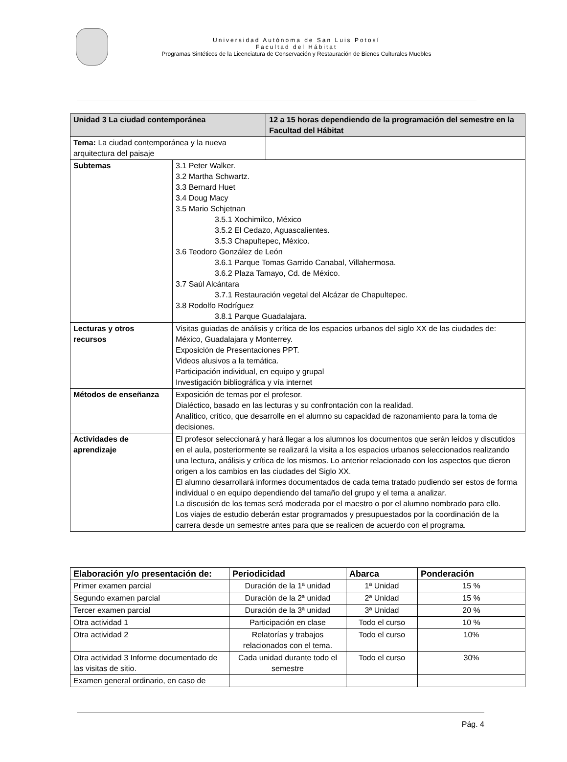Universidad Autónoma de San Luis Potosí
Facultad del Hábitat
Programas Sintéticos de la Licenciatura de Conservación y Restauración de Bienes Culturales Muebles
| Unidad 3 La ciudad contemporánea | | 12 a 15 horas dependiendo de la programación del semestre en la Facultad del Hábitat |
| Tema: La ciudad contemporánea y la nueva arquitectura del paisaje | | |
| Subtemas | 3.1 Peter Walker. 3.2 Martha Schwartz. 3.3 Bernard Huet 3.4 Doug Macy 3.5 Mario Schjetnan 3.5.1 Xochimilco, México 3.5.2 El Cedazo, Aguascalientes. 3.5.3 Chapultepec, México. 3.6 Teodoro González de León 3.6.1 Parque Tomas Garrido Canabal, Villahermosa. 3.6.2 Plaza Tamayo, Cd. de México. 3.7 Saúl Alcántara 3.7.1 Restauración vegetal del Alcázar de Chapultepec. 3.8 Rodolfo Rodríguez 3.8.1 Parque Guadalajara. | |
| Lecturas y otros recursos | Visitas guiadas de análisis y crítica de los espacios urbanos del siglo XX de las ciudades de: México, Guadalajara y Monterrey. Exposición de Presentaciones PPT. Videos alusivos a la temática. Participación individual, en equipo y grupal Investigación bibliográfica y vía internet | |
| Métodos de enseñanza | Exposición de temas por el profesor. Dialéctico, basado en las lecturas y su confrontación con la realidad. Analítico, crítico, que desarrolle en el alumno su capacidad de razonamiento para la toma de decisiones. | |
| Actividades de aprendizaje | El profesor seleccionará y hará llegar a los alumnos los documentos que serán leídos y discutidos en el aula, posteriormente se realizará la visita a los espacios urbanos seleccionados realizando una lectura, análisis y crítica de los mismos. Lo anterior relacionado con los aspectos que dieron origen a los cambios en las ciudades del Siglo XX. El alumno desarrollará informes documentados de cada tema tratado pudiendo ser estos de forma individual o en equipo dependiendo del tamaño del grupo y el tema a analizar. La discusión de los temas será moderada por el maestro o por el alumno nombrado para ello. Los viajes de estudio deberán estar programados y presupuestados por la coordinación de la carrera desde un semestre antes para que se realicen de acuerdo con el programa. | |
| Elaboración y/o presentación de: | Periodicidad | Abarca | Ponderación |
| --- | --- | --- | --- |
| Primer examen parcial | Duración de la 1ª unidad | 1ª Unidad | 15 % |
| Segundo examen parcial | Duración de la 2ª unidad | 2ª Unidad | 15 % |
| Tercer examen parcial | Duración de la 3ª unidad | 3ª Unidad | 20 % |
| Otra actividad 1 | Participación en clase | Todo el curso | 10 % |
| Otra actividad 2 | Relatorías y trabajos relacionados con el tema. | Todo el curso | 10% |
| Otra actividad 3 Informe documentado de las visitas de sitio. | Cada unidad durante todo el semestre | Todo el curso | 30% |
| Examen general ordinario, en caso de | | | |
Pág. 4